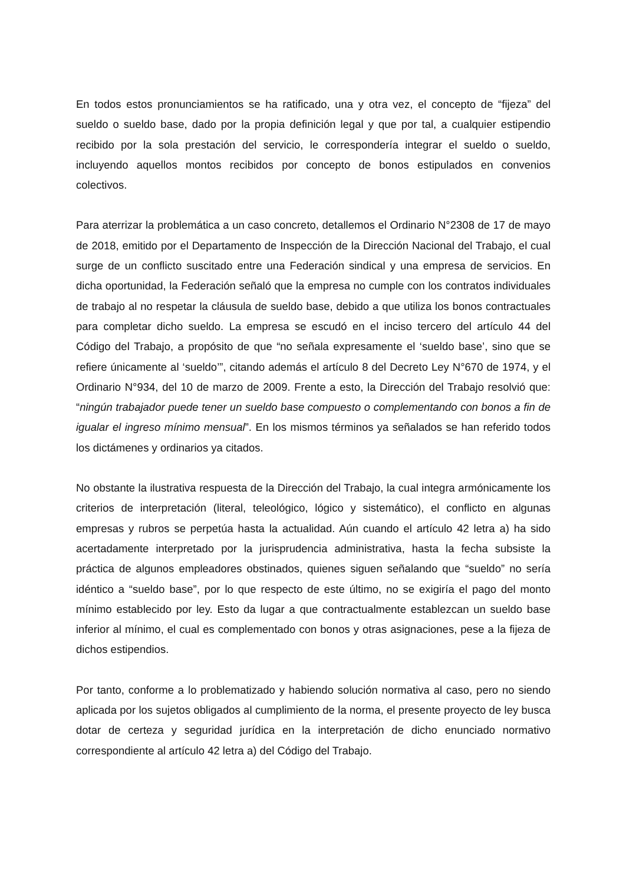En todos estos pronunciamientos se ha ratificado, una y otra vez, el concepto de “fijeza” del sueldo o sueldo base, dado por la propia definición legal y que por tal, a cualquier estipendio recibido por la sola prestación del servicio, le correspondería integrar el sueldo o sueldo, incluyendo aquellos montos recibidos por concepto de bonos estipulados en convenios colectivos.
Para aterrizar la problemática a un caso concreto, detallemos el Ordinario N°2308 de 17 de mayo de 2018, emitido por el Departamento de Inspección de la Dirección Nacional del Trabajo, el cual surge de un conflicto suscitado entre una Federación sindical y una empresa de servicios. En dicha oportunidad, la Federación señaló que la empresa no cumple con los contratos individuales de trabajo al no respetar la cláusula de sueldo base, debido a que utiliza los bonos contractuales para completar dicho sueldo. La empresa se escudó en el inciso tercero del artículo 44 del Código del Trabajo, a propósito de que “no señala expresamente el ‘sueldo base’, sino que se refiere únicamente al ‘sueldo’”, citando además el artículo 8 del Decreto Ley N°670 de 1974, y el Ordinario N°934, del 10 de marzo de 2009. Frente a esto, la Dirección del Trabajo resolvió que: “ningún trabajador puede tener un sueldo base compuesto o complementando con bonos a fin de igualar el ingreso mínimo mensual”. En los mismos términos ya señalados se han referido todos los dictámenes y ordinarios ya citados.
No obstante la ilustrativa respuesta de la Dirección del Trabajo, la cual integra armónicamente los criterios de interpretación (literal, teleológico, lógico y sistemático), el conflicto en algunas empresas y rubros se perpetúa hasta la actualidad. Aún cuando el artículo 42 letra a) ha sido acertadamente interpretado por la jurisprudencia administrativa, hasta la fecha subsiste la práctica de algunos empleadores obstinados, quienes siguen señalando que “sueldo” no sería idéntico a “sueldo base”, por lo que respecto de este último, no se exigiría el pago del monto mínimo establecido por ley. Esto da lugar a que contractualmente establezcan un sueldo base inferior al mínimo, el cual es complementado con bonos y otras asignaciones, pese a la fijeza de dichos estipendios.
Por tanto, conforme a lo problematizado y habiendo solución normativa al caso, pero no siendo aplicada por los sujetos obligados al cumplimiento de la norma, el presente proyecto de ley busca dotar de certeza y seguridad jurídica en la interpretación de dicho enunciado normativo correspondiente al artículo 42 letra a) del Código del Trabajo.